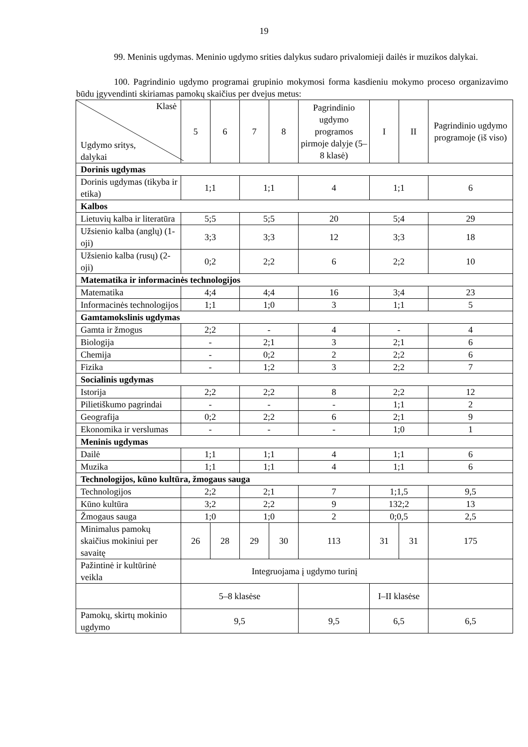19
99. Meninis ugdymas. Meninio ugdymo srities dalykus sudaro privalomieji dailės ir muzikos dalykai.
100. Pagrindinio ugdymo programai grupinio mokymosi forma kasdieniu mokymo proceso organizavimo būdu įgyvendinti skiriamas pamokų skaičius per dvejus metus:
| Klasė Ugdymo sritys, dalykai | 5 | 6 | 7 | 8 | Pagrindinio ugdymo programos pirmoje dalyje (5–8 klasė) | I | II | Pagrindinio ugdymo programoje (iš viso) |
| Dorinis ugdymas | | | | | | | | |
| Dorinis ugdymas (tikyba ir etika) | 1;1 | | 1;1 | | 4 | 1;1 | | 6 |
| Kalbos | | | | | | | | |
| Lietuvių kalba ir literatūra | 5;5 | | 5;5 | | 20 | 5;4 | | 29 |
| Užsienio kalba (anglų) (1-oji) | 3;3 | | 3;3 | | 12 | 3;3 | | 18 |
| Užsienio kalba (rusų) (2-oji) | 0;2 | | 2;2 | | 6 | 2;2 | | 10 |
| Matematika ir informacinės technologijos | | | | | | | | |
| Matematika | 4;4 | | 4;4 | | 16 | 3;4 | | 23 |
| Informacinės technologijos | 1;1 | | 1;0 | | 3 | 1;1 | | 5 |
| Gamtamokslinis ugdymas | | | | | | | | |
| Gamta ir žmogus | 2;2 | | - | | 4 | - | | 4 |
| Biologija | - | | 2;1 | | 3 | 2;1 | | 6 |
| Chemija | - | | 0;2 | | 2 | 2;2 | | 6 |
| Fizika | - | | 1;2 | | 3 | 2;2 | | 7 |
| Socialinis ugdymas | | | | | | | | |
| Istorija | 2;2 | | 2;2 | | 8 | 2;2 | | 12 |
| Pilietiškumo pagrindai | - | | - | | - | 1;1 | | 2 |
| Geografija | 0;2 | | 2;2 | | 6 | 2;1 | | 9 |
| Ekonomika ir verslumas | - | | - | | - | 1;0 | | 1 |
| Meninis ugdymas | | | | | | | | |
| Dailė | 1;1 | | 1;1 | | 4 | 1;1 | | 6 |
| Muzika | 1;1 | | 1;1 | | 4 | 1;1 | | 6 |
| Technologijos, kūno kultūra, žmogaus sauga | | | | | | | | |
| Technologijos | 2;2 | | 2;1 | | 7 | 1;1,5 | | 9,5 |
| Kūno kultūra | 3;2 | | 2;2 | | 9 | 132;2 | | 13 |
| Žmogaus sauga | 1;0 | | 1;0 | | 2 | 0;0,5 | | 2,5 |
| Minimalus pamokų skaičius mokiniui per savaitę | 26 | 28 | 29 | 30 | 113 | 31 | 31 | 175 |
| Pažintinė ir kultūrinė veikla | Integruojama į ugdymo turinį | | | | | | | |
| | 5–8 klasėse | | | | | I–II klasėse | | |
| Pamokų, skirtų mokinio ugdymo | 9,5 | | | | 9,5 | 6,5 | | 6,5 |